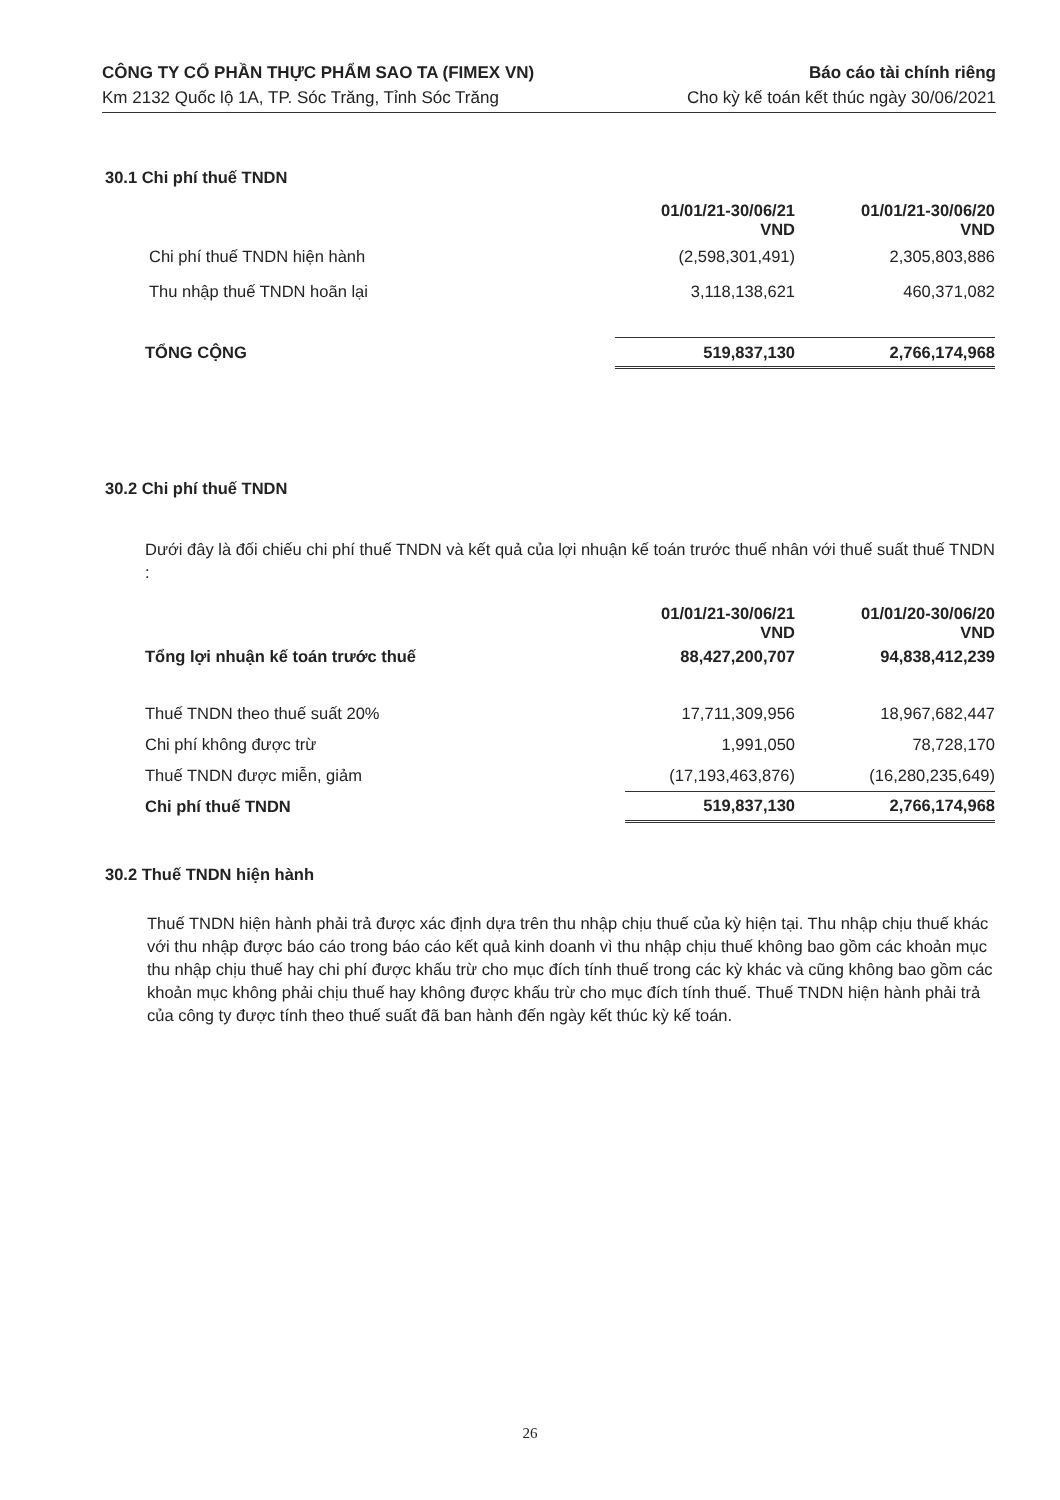CÔNG TY CỔ PHẦN THỰC PHẨM SAO TA (FIMEX VN)
Km 2132 Quốc lộ 1A, TP. Sóc Trăng, Tỉnh Sóc Trăng
Báo cáo tài chính riêng
Cho kỳ kế toán kết thúc ngày 30/06/2021
30.1 Chi phí thuế TNDN
| | 01/01/21-30/06/21 VND | 01/01/21-30/06/20 VND |
| Chi phí thuế TNDN hiện hành | (2,598,301,491) | 2,305,803,886 |
| Thu nhập thuế TNDN hoãn lại | 3,118,138,621 | 460,371,082 |
| TỔNG CỘNG | 519,837,130 | 2,766,174,968 |
30.2 Chi phí thuế TNDN
Dưới đây là đối chiếu chi phí thuế TNDN và kết quả của lợi nhuận kế toán trước thuế nhân với thuế suất thuế TNDN :
| | 01/01/21-30/06/21 VND | 01/01/20-30/06/20 VND |
| Tổng lợi nhuận kế toán trước thuế | 88,427,200,707 | 94,838,412,239 |
| Thuế TNDN theo thuế suất 20% | 17,711,309,956 | 18,967,682,447 |
| Chi phí không được trừ | 1,991,050 | 78,728,170 |
| Thuế TNDN được miễn, giảm | (17,193,463,876) | (16,280,235,649) |
| Chi phí thuế TNDN | 519,837,130 | 2,766,174,968 |
30.2 Thuế TNDN hiện hành
Thuế TNDN hiện hành phải trả được xác định dựa trên thu nhập chịu thuế của kỳ hiện tại. Thu nhập chịu thuế khác với thu nhập được báo cáo trong báo cáo kết quả kinh doanh vì thu nhập chịu thuế không bao gồm các khoản mục thu nhập chịu thuế hay chi phí được khấu trừ cho mục đích tính thuế trong các kỳ khác và cũng không bao gồm các khoản mục không phải chịu thuế hay không được khấu trừ cho mục đích tính thuế. Thuế TNDN hiện hành phải trả của công ty được tính theo thuế suất đã ban hành đến ngày kết thúc kỳ kế toán.
26